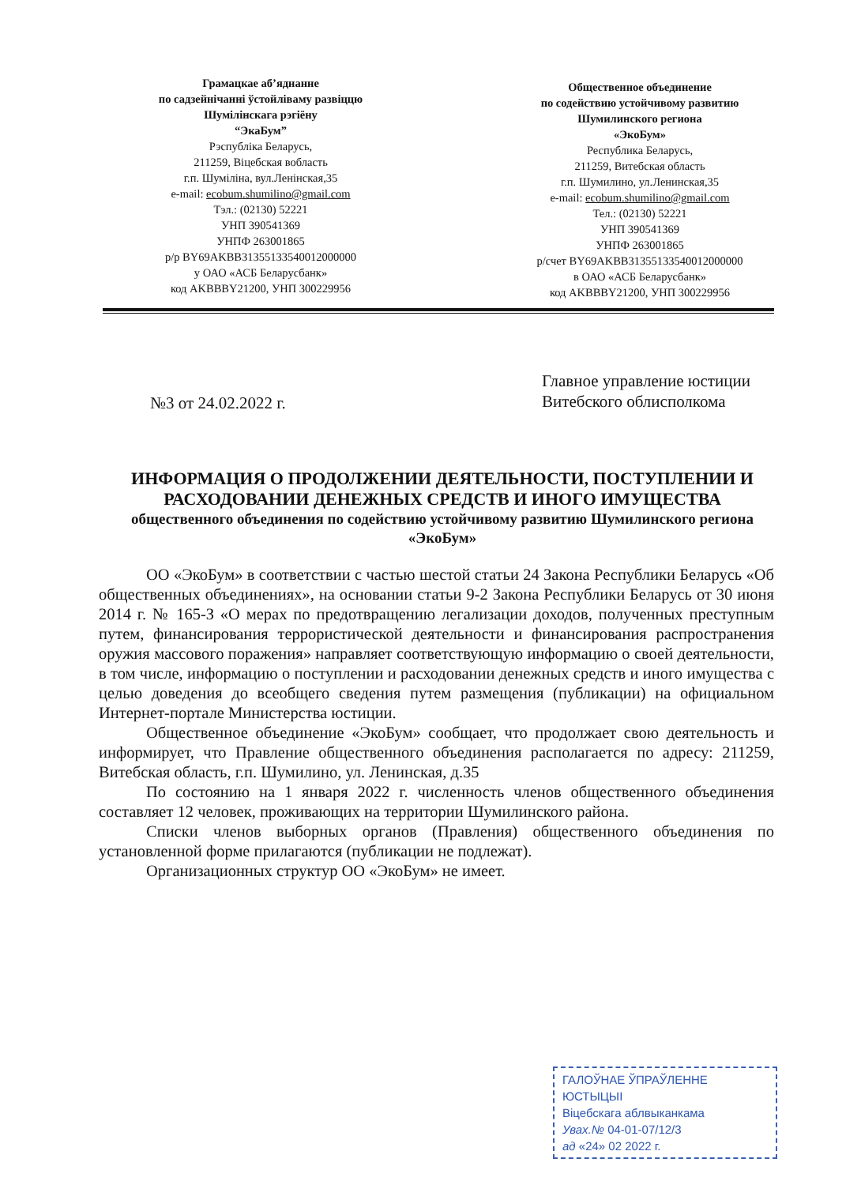Грамацкае аб’яднанне
по садзейнічанні ўстойліваму развіццю
Шумілінскага рэгіёну
“ЭкаБум”
Рэспубліка Беларусь,
211259, Віцебская вобласть
г.п. Шуміліна, вул.Ленінская,35
e-mail: ecobum.shumilino@gmail.com
Тэл.: (02130) 52221
УНП 390541369
УНПФ 263001865
р/р BY69AKBB31355133540012000000
у ОАО «АСБ Беларусбанк»
код AKBBBY21200, УНП 300229956
Общественное объединение
по содействию устойчивому развитию
Шумилинского региона
«ЭкоБум»
Республика Беларусь,
211259, Витебская область
г.п. Шумилино, ул.Ленинская,35
e-mail: ecobum.shumilino@gmail.com
Тел.: (02130) 52221
УНП 390541369
УНПФ 263001865
р/счет BY69AKBB31355133540012000000
в ОАО «АСБ Беларусбанк»
код AKBBBY21200, УНП 300229956
№3 от 24.02.2022 г.
Главное управление юстиции
Витебского облисполкома
ИНФОРМАЦИЯ О ПРОДОЛЖЕНИИ ДЕЯТЕЛЬНОСТИ, ПОСТУПЛЕНИИ И РАСХОДОВАНИИ ДЕНЕЖНЫХ СРЕДСТВ И ИНОГО ИМУЩЕСТВА
общественного объединения по содействию устойчивому развитию Шумилинского региона «ЭкоБум»
ОО «ЭкоБум» в соответствии с частью шестой статьи 24 Закона Республики Беларусь «Об общественных объединениях», на основании статьи 9-2 Закона Республики Беларусь от 30 июня 2014 г. № 165-З «О мерах по предотвращению легализации доходов, полученных преступным путем, финансирования террористической деятельности и финансирования распространения оружия массового поражения» направляет соответствующую информацию о своей деятельности, в том числе, информацию о поступлении и расходовании денежных средств и иного имущества с целью доведения до всеобщего сведения путем размещения (публикации) на официальном Интернет-портале Министерства юстиции.
Общественное объединение «ЭкоБум» сообщает, что продолжает свою деятельность и информирует, что Правление общественного объединения располагается по адресу: 211259, Витебская область, г.п. Шумилино, ул. Ленинская, д.35
По состоянию на 1 января 2022 г. численность членов общественного объединения составляет 12 человек, проживающих на территории Шумилинского района.
Списки членов выборных органов (Правления) общественного объединения по установленной форме прилагаются (публикации не подлежат).
Организационных структур ОО «ЭкоБум» не имеет.
ГАЛОЎНАЕ ЎПРАЎЛЕННЕ ЮСТЫЦЫІ
Віцебскага аблвыканкама
Увах.№ 04-01-07/12/3
ад «24» 02 2022 г.